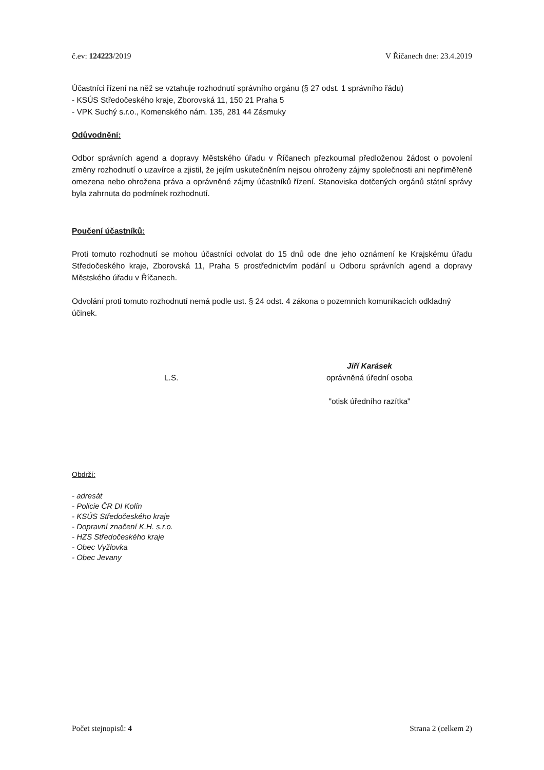č.ev: 124223/2019 V Říčanech dne: 23.4.2019
Účastníci řízení na něž se vztahuje rozhodnutí správního orgánu (§ 27 odst. 1 správního řádu)
- KSÚS Středočeského kraje, Zborovská 11, 150 21 Praha 5
- VPK Suchý s.r.o., Komenského nám. 135, 281 44 Zásmuky
Odůvodnění:
Odbor správních agend a dopravy Městského úřadu v Říčanech přezkoumal předloženou žádost o povolení změny rozhodnutí o uzavírce a zjistil, že jejím uskutečněním nejsou ohroženy zájmy společnosti ani nepřiměřeně omezena nebo ohrožena práva a oprávněné zájmy účastníků řízení. Stanoviska dotčených orgánů státní správy byla zahrnuta do podmínek rozhodnutí.
Poučení účastníků:
Proti tomuto rozhodnutí se mohou účastníci odvolat do 15 dnů ode dne jeho oznámení ke Krajskému úřadu Středočeského kraje, Zborovská 11, Praha 5 prostřednictvím podání u Odboru správních agend a dopravy Městského úřadu v Říčanech.
Odvolání proti tomuto rozhodnutí nemá podle ust. § 24 odst. 4 zákona o pozemních komunikacích odkladný účinek.
L.S.
Jiří Karásek
oprávněná úřední osoba
"otisk úředního razítka"
Obdrží:
- adresát
- Policie ČR DI Kolín
- KSÚS Středočeského kraje
- Dopravní značení K.H. s.r.o.
- HZS Středočeského kraje
- Obec Vyžlovka
- Obec Jevany
Počet stejnopisů: 4 Strana 2 (celkem 2)